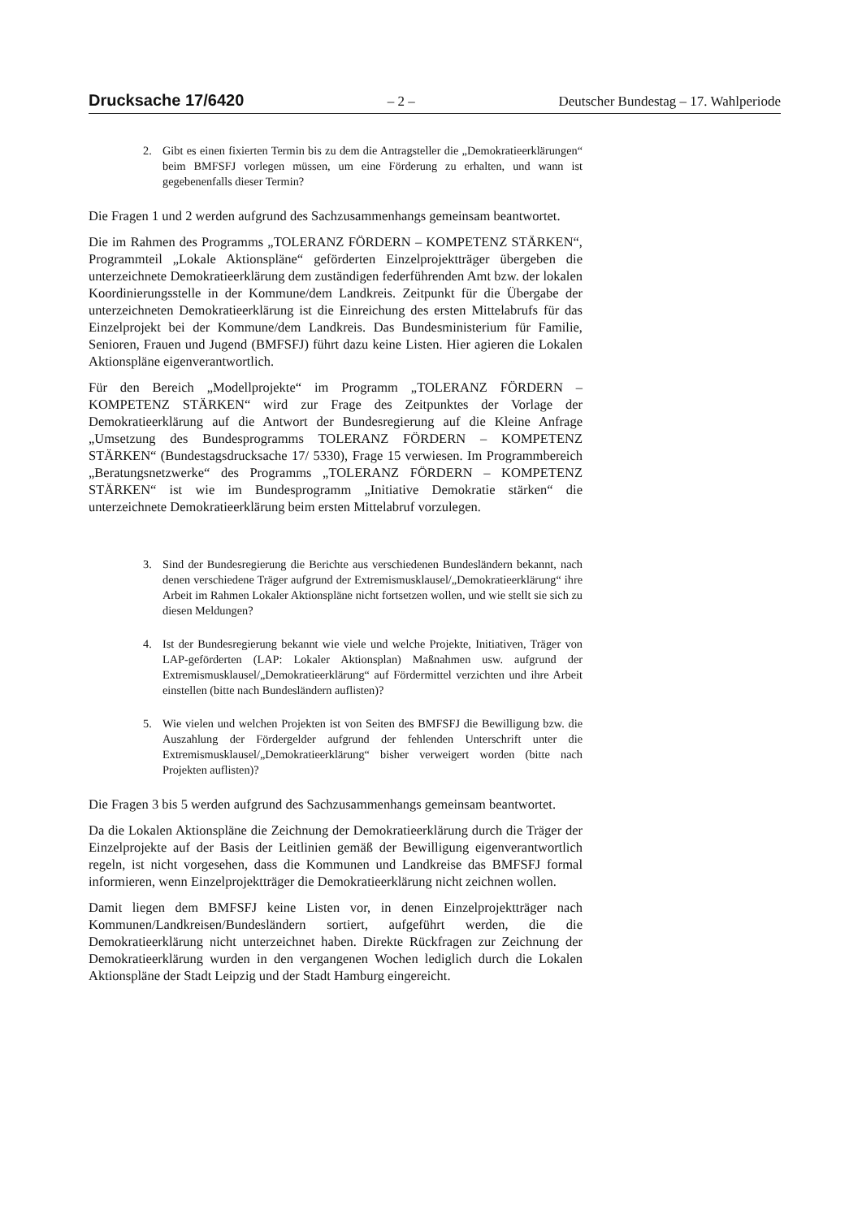Drucksache 17/6420
– 2 – Deutscher Bundestag – 17. Wahlperiode
2. Gibt es einen fixierten Termin bis zu dem die Antragsteller die „Demokratieerklärungen“ beim BMFSFJ vorlegen müssen, um eine Förderung zu erhalten, und wann ist gegebenenfalls dieser Termin?
Die Fragen 1 und 2 werden aufgrund des Sachzusammenhangs gemeinsam beantwortet.
Die im Rahmen des Programms „TOLERANZ FÖRDERN – KOMPETENZ STÄRKEN“, Programmteil „Lokale Aktionspläne“ geförderten Einzelprojektträger übergeben die unterzeichnete Demokratieerklärung dem zuständigen federführenden Amt bzw. der lokalen Koordinierungsstelle in der Kommune/dem Landkreis. Zeitpunkt für die Übergabe der unterzeichneten Demokratieerklärung ist die Einreichung des ersten Mittelabrufs für das Einzelprojekt bei der Kommune/dem Landkreis. Das Bundesministerium für Familie, Senioren, Frauen und Jugend (BMFSFJ) führt dazu keine Listen. Hier agieren die Lokalen Aktionspläne eigenverantwortlich.
Für den Bereich „Modellprojekte“ im Programm „TOLERANZ FÖRDERN – KOMPETENZ STÄRKEN“ wird zur Frage des Zeitpunktes der Vorlage der Demokratieerklärung auf die Antwort der Bundesregierung auf die Kleine Anfrage „Umsetzung des Bundesprogramms TOLERANZ FÖRDERN – KOMPETENZ STÄRKEN“ (Bundestagsdrucksache 17/ 5330), Frage 15 verwiesen. Im Programmbereich „Beratungsnetzwerke“ des Programms „TOLERANZ FÖRDERN – KOMPETENZ STÄRKEN“ ist wie im Bundesprogramm „Initiative Demokratie stärken“ die unterzeichnete Demokratieerklärung beim ersten Mittelabruf vorzulegen.
3. Sind der Bundesregierung die Berichte aus verschiedenen Bundesländern bekannt, nach denen verschiedene Träger aufgrund der Extremismusklausel/„Demokratieerklärung“ ihre Arbeit im Rahmen Lokaler Aktionspläne nicht fortsetzen wollen, und wie stellt sie sich zu diesen Meldungen?
4. Ist der Bundesregierung bekannt wie viele und welche Projekte, Initiativen, Träger von LAP-geförderten (LAP: Lokaler Aktionsplan) Maßnahmen usw. aufgrund der Extremismusklausel/„Demokratieerklärung“ auf Fördermittel verzichten und ihre Arbeit einstellen (bitte nach Bundesländern auflisten)?
5. Wie vielen und welchen Projekten ist von Seiten des BMFSFJ die Bewilligung bzw. die Auszahlung der Fördergelder aufgrund der fehlenden Unterschrift unter die Extremismusklausel/„Demokratieerklärung“ bisher verweigert worden (bitte nach Projekten auflisten)?
Die Fragen 3 bis 5 werden aufgrund des Sachzusammenhangs gemeinsam beantwortet.
Da die Lokalen Aktionspläne die Zeichnung der Demokratieerklärung durch die Träger der Einzelprojekte auf der Basis der Leitlinien gemäß der Bewilligung eigenverantwortlich regeln, ist nicht vorgesehen, dass die Kommunen und Landkreise das BMFSFJ formal informieren, wenn Einzelprojektträger die Demokratieerklärung nicht zeichnen wollen.
Damit liegen dem BMFSFJ keine Listen vor, in denen Einzelprojektträger nach Kommunen/Landkreisen/Bundesländern sortiert, aufgeführt werden, die die Demokratieerklärung nicht unterzeichnet haben. Direkte Rückfragen zur Zeichnung der Demokratieerklärung wurden in den vergangenen Wochen lediglich durch die Lokalen Aktionspläne der Stadt Leipzig und der Stadt Hamburg eingereicht.